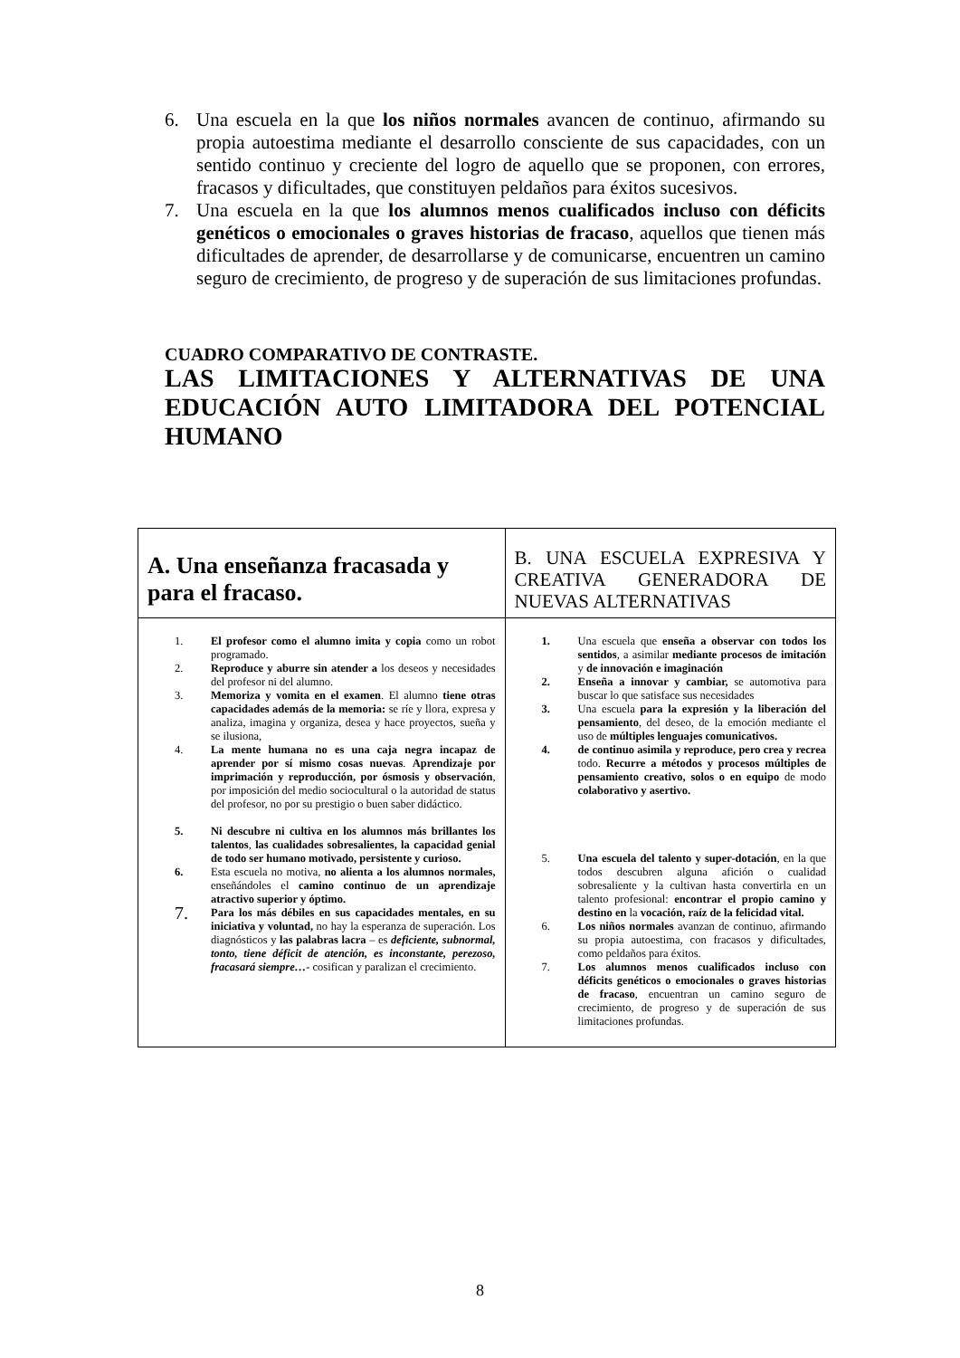6. Una escuela en la que los niños normales avancen de continuo, afirmando su propia autoestima mediante el desarrollo consciente de sus capacidades, con un sentido continuo y creciente del logro de aquello que se proponen, con errores, fracasos y dificultades, que constituyen peldaños para éxitos sucesivos.
7. Una escuela en la que los alumnos menos cualificados incluso con déficits genéticos o emocionales o graves historias de fracaso, aquellos que tienen más dificultades de aprender, de desarrollarse y de comunicarse, encuentren un camino seguro de crecimiento, de progreso y de superación de sus limitaciones profundas.
CUADRO COMPARATIVO DE CONTRASTE.
LAS LIMITACIONES Y ALTERNATIVAS DE UNA EDUCACIÓN AUTO LIMITADORA DEL POTENCIAL HUMANO
| A. Una enseñanza fracasada y para el fracaso. | B. UNA ESCUELA EXPRESIVA Y CREATIVA GENERADORA DE NUEVAS ALTERNATIVAS |
| --- | --- |
| 1. El profesor como el alumno imita y copia como un robot programado. 2. Reproduce y aburre sin atender a los deseos y necesidades del profesor ni del alumno. 3. Memoriza y vomita en el examen . El alumno tiene otras capacidades además de la memoria: se ríe y llora, expresa y analiza, imagina y organiza, desea y hace proyectos, sueña y se ilusiona, 4. La mente humana no es una caja negra incapaz de aprender por sí mismo cosas nuevas . Aprendizaje por imprimación y reproducción, por ósmosis y observación , por imposición del medio sociocultural o la autoridad de status del profesor, no por su prestigio o buen saber didáctico. 5. Ni descubre ni cultiva en los alumnos más brillantes los talentos , las cualidades sobresalientes, la capacidad genial de todo ser humano motivado, persistente y curioso. 6. Esta escuela no motiva, no alienta a los alumnos normales, enseñándoles el camino continuo de un aprendizaje atractivo superior y óptimo. 7. Para los más débiles en sus capacidades mentales, en su iniciativa y voluntad, no hay la esperanza de superación. Los diagnósticos y las palabras lacra – es deficiente, subnormal, tonto, tiene déficit de atención, es inconstante, perezoso, fracasará siempre…- cosifican y paralizan el crecimiento. | 1. Una escuela que enseña a observar con todos los sentidos , a asimilar mediante procesos de imitación y de innovación e imaginación 2. Enseña a innovar y cambiar, se automotiva para buscar lo que satisface sus necesidades 3. Una escuela para la expresión y la liberación del pensamiento , del deseo, de la emoción mediante el uso de múltiples lenguajes comunicativos. 4. de continuo asimila y reproduce, pero crea y recrea todo. Recurre a métodos y procesos múltiples de pensamiento creativo, solos o en equipo de modo colaborativo y asertivo. 5. Una escuela del talento y super-dotación , en la que todos descubren alguna afición o cualidad sobresaliente y la cultivan hasta convertirla en un talento profesional: encontrar el propio camino y destino en la vocación, raíz de la felicidad vital. 6. Los niños normales avanzan de continuo, afirmando su propia autoestima, con fracasos y dificultades, como peldaños para éxitos. 7. Los alumnos menos cualificados incluso con déficits genéticos o emocionales o graves historias de fracaso , encuentran un camino seguro de crecimiento, de progreso y de superación de sus limitaciones profundas. |
8